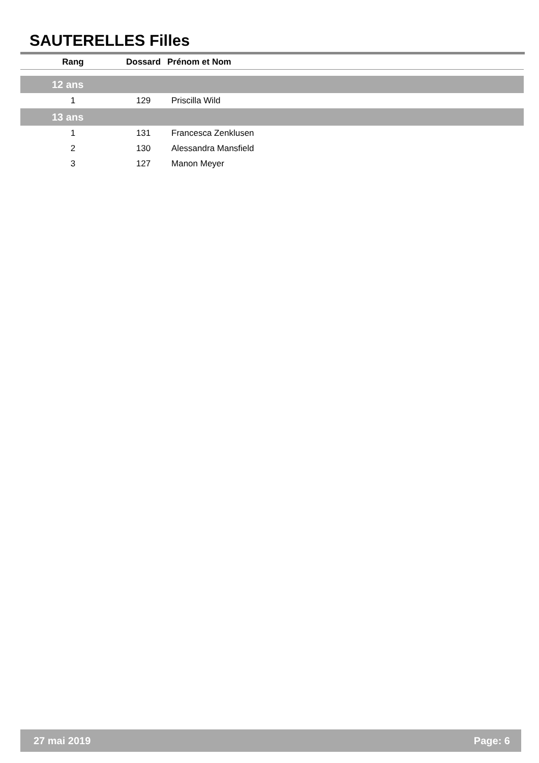SAUTERELLES Filles
| Rang | Dossard | Prénom et Nom |
| --- | --- | --- |
| 12 ans | | |
| 1 | 129 | Priscilla Wild |
| 13 ans | | |
| 1 | 131 | Francesca Zenklusen |
| 2 | 130 | Alessandra Mansfield |
| 3 | 127 | Manon Meyer |
27 mai 2019 Page: 6